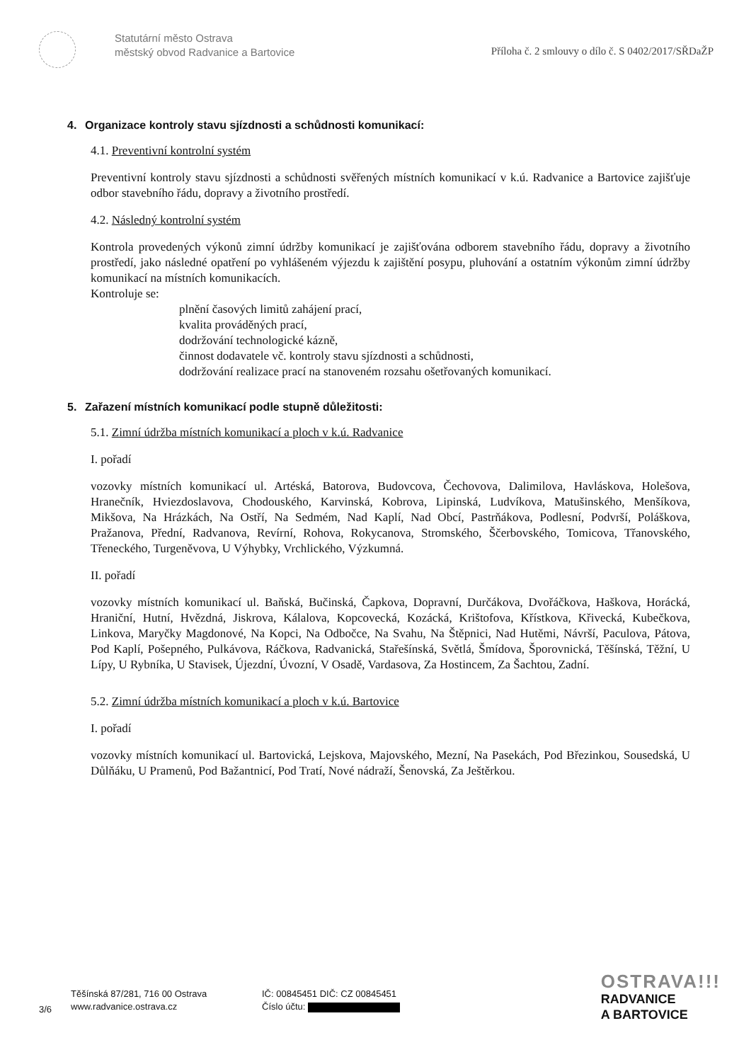Statutární město Ostrava
městský obvod Radvanice a Bartovice
Příloha č. 2 smlouvy o dílo č. S 0402/2017/SŘDaŽP
4. Organizace kontroly stavu sjízdnosti a schůdnosti komunikací:
4.1. Preventivní kontrolní systém
Preventivní kontroly stavu sjízdnosti a schůdnosti svěřených místních komunikací v k.ú. Radvanice a Bartovice zajišťuje odbor stavebního řádu, dopravy a životního prostředí.
4.2. Následný kontrolní systém
Kontrola provedených výkonů zimní údržby komunikací je zajišťována odborem stavebního řádu, dopravy a životního prostředí, jako následné opatření po vyhlášeném výjezdu k zajištění posypu, pluhování a ostatním výkonům zimní údržby komunikací na místních komunikacích.
Kontroluje se:
plnění časových limitů zahájení prací,
kvalita prováděných prací,
dodržování technologické kázně,
činnost dodavatele vč. kontroly stavu sjízdnosti a schůdnosti,
dodržování realizace prací na stanoveném rozsahu ošetřovaných komunikací.
5. Zařazení místních komunikací podle stupně důležitosti:
5.1. Zimní údržba místních komunikací a ploch v k.ú. Radvanice
I. pořadí
vozovky místních komunikací ul. Artéská, Batorova, Budovcova, Čechovova, Dalimilova, Havláskova, Holešova, Hranečník, Hviezdoslavova, Chodouského, Karvinská, Kobrova, Lipinská, Ludvíkova, Matušinského, Menšíkova, Mikšova, Na Hrázkách, Na Ostří, Na Sedmém, Nad Kaplí, Nad Obcí, Pastrňákova, Podlesní, Podvrší, Poláškova, Pražanova, Přední, Radvanova, Revírní, Rohova, Rokycanova, Stromského, Ščerbovského, Tomicova, Třanovského, Třeneckého, Turgeněvova, U Výhybky, Vrchlického, Výzkumná.
II. pořadí
vozovky místních komunikací ul. Baňská, Bučinská, Čapkova, Dopravní, Durčákova, Dvořáčkova, Haškova, Horácká, Hraniční, Hutní, Hvězdná, Jiskrova, Kálalova, Kopcovecká, Kozácká, Krištofova, Křístkova, Křivecká, Kubečkova, Linkova, Maryčky Magdonové, Na Kopci, Na Odbočce, Na Svahu, Na Štěpnici, Nad Hutěmi, Návrší, Paculova, Pátova, Pod Kaplí, Pošepného, Pulkávova, Ráčkova, Radvanická, Stařešínská, Světlá, Šmídova, Šporovnická, Těšínská, Těžní, U Lípy, U Rybníka, U Stavisek, Újezdní, Úvozní, V Osadě, Vardasova, Za Hostincem, Za Šachtou, Zadní.
5.2. Zimní údržba místních komunikací a ploch v k.ú. Bartovice
I. pořadí
vozovky místních komunikací ul. Bartovická, Lejskova, Majovského, Mezní, Na Pasekách, Pod Březinkou, Sousedská, U Důlňáku, U Pramenů, Pod Bažantnicí, Pod Tratí, Nové nádraží, Šenovská, Za Ještěrkou.
3/6
Těšínská 87/281, 716 00 Ostrava
www.radvanice.ostrava.cz
IČ: 00845451 DIČ: CZ 00845451
Číslo účtu:
OSTRAVA!!!
RADVANICE
A BARTOVICE